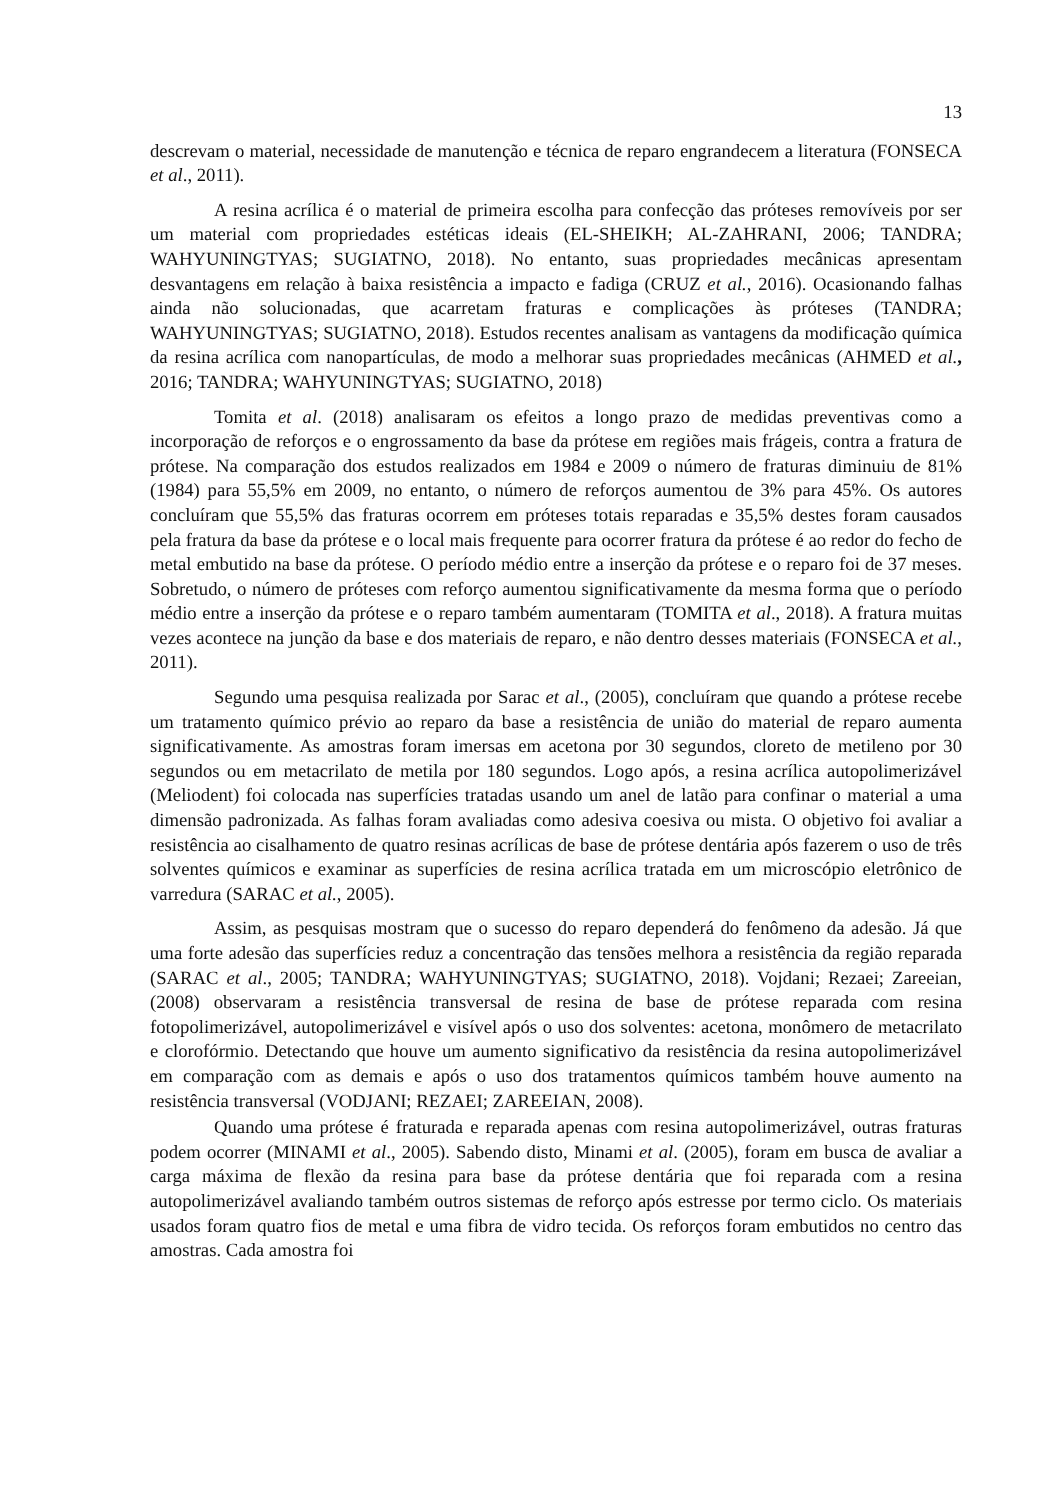13
descrevam o material, necessidade de manutenção e técnica de reparo engrandecem a literatura (FONSECA et al., 2011).
A resina acrílica é o material de primeira escolha para confecção das próteses removíveis por ser um material com propriedades estéticas ideais (EL-SHEIKH; AL-ZAHRANI, 2006; TANDRA; WAHYUNINGTYAS; SUGIATNO, 2018). No entanto, suas propriedades mecânicas apresentam desvantagens em relação à baixa resistência a impacto e fadiga (CRUZ et al., 2016). Ocasionando falhas ainda não solucionadas, que acarretam fraturas e complicações às próteses (TANDRA; WAHYUNINGTYAS; SUGIATNO, 2018). Estudos recentes analisam as vantagens da modificação química da resina acrílica com nanopartículas, de modo a melhorar suas propriedades mecânicas (AHMED et al., 2016; TANDRA; WAHYUNINGTYAS; SUGIATNO, 2018)
Tomita et al. (2018) analisaram os efeitos a longo prazo de medidas preventivas como a incorporação de reforços e o engrossamento da base da prótese em regiões mais frágeis, contra a fratura de prótese. Na comparação dos estudos realizados em 1984 e 2009 o número de fraturas diminuiu de 81% (1984) para 55,5% em 2009, no entanto, o número de reforços aumentou de 3% para 45%. Os autores concluíram que 55,5% das fraturas ocorrem em próteses totais reparadas e 35,5% destes foram causados pela fratura da base da prótese e o local mais frequente para ocorrer fratura da prótese é ao redor do fecho de metal embutido na base da prótese. O período médio entre a inserção da prótese e o reparo foi de 37 meses. Sobretudo, o número de próteses com reforço aumentou significativamente da mesma forma que o período médio entre a inserção da prótese e o reparo também aumentaram (TOMITA et al., 2018). A fratura muitas vezes acontece na junção da base e dos materiais de reparo, e não dentro desses materiais (FONSECA et al., 2011).
Segundo uma pesquisa realizada por Sarac et al., (2005), concluíram que quando a prótese recebe um tratamento químico prévio ao reparo da base a resistência de união do material de reparo aumenta significativamente. As amostras foram imersas em acetona por 30 segundos, cloreto de metileno por 30 segundos ou em metacrilato de metila por 180 segundos. Logo após, a resina acrílica autopolimerizável (Meliodent) foi colocada nas superfícies tratadas usando um anel de latão para confinar o material a uma dimensão padronizada. As falhas foram avaliadas como adesiva coesiva ou mista. O objetivo foi avaliar a resistência ao cisalhamento de quatro resinas acrílicas de base de prótese dentária após fazerem o uso de três solventes químicos e examinar as superfícies de resina acrílica tratada em um microscópio eletrônico de varredura (SARAC et al., 2005).
Assim, as pesquisas mostram que o sucesso do reparo dependerá do fenômeno da adesão. Já que uma forte adesão das superfícies reduz a concentração das tensões melhora a resistência da região reparada (SARAC et al., 2005; TANDRA; WAHYUNINGTYAS; SUGIATNO, 2018). Vojdani; Rezaei; Zareeian, (2008) observaram a resistência transversal de resina de base de prótese reparada com resina fotopolimerizável, autopolimerizável e visível após o uso dos solventes: acetona, monômero de metacrilato e clorofórmio. Detectando que houve um aumento significativo da resistência da resina autopolimerizável em comparação com as demais e após o uso dos tratamentos químicos também houve aumento na resistência transversal (VODJANI; REZAEI; ZAREEIAN, 2008).
Quando uma prótese é fraturada e reparada apenas com resina autopolimerizável, outras fraturas podem ocorrer (MINAMI et al., 2005). Sabendo disto, Minami et al. (2005), foram em busca de avaliar a carga máxima de flexão da resina para base da prótese dentária que foi reparada com a resina autopolimerizável avaliando também outros sistemas de reforço após estresse por termo ciclo. Os materiais usados foram quatro fios de metal e uma fibra de vidro tecida. Os reforços foram embutidos no centro das amostras. Cada amostra foi